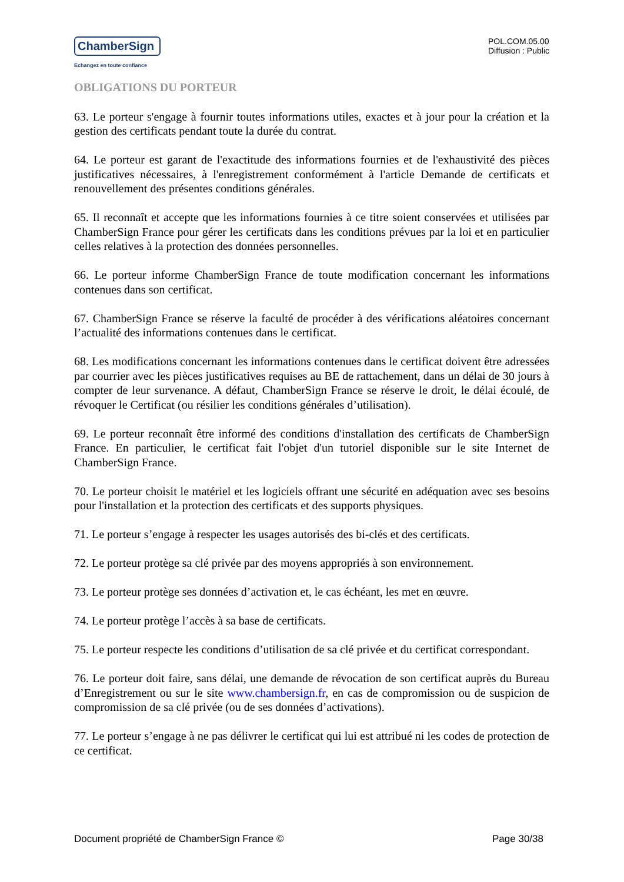ChamberSign
Echangez en toute confiance
POL.COM.05.00
Diffusion : Public
OBLIGATIONS DU PORTEUR
63. Le porteur s'engage à fournir toutes informations utiles, exactes et à jour pour la création et la gestion des certificats pendant toute la durée du contrat.
64. Le porteur est garant de l'exactitude des informations fournies et de l'exhaustivité des pièces justificatives nécessaires, à l'enregistrement conformément à l'article Demande de certificats et renouvellement des présentes conditions générales.
65. Il reconnaît et accepte que les informations fournies à ce titre soient conservées et utilisées par ChamberSign France pour gérer les certificats dans les conditions prévues par la loi et en particulier celles relatives à la protection des données personnelles.
66. Le porteur informe ChamberSign France de toute modification concernant les informations contenues dans son certificat.
67. ChamberSign France se réserve la faculté de procéder à des vérifications aléatoires concernant l’actualité des informations contenues dans le certificat.
68. Les modifications concernant les informations contenues dans le certificat doivent être adressées par courrier avec les pièces justificatives requises au BE de rattachement, dans un délai de 30 jours à compter de leur survenance. A défaut, ChamberSign France se réserve le droit, le délai écoulé, de révoquer le Certificat (ou résilier les conditions générales d’utilisation).
69. Le porteur reconnaît être informé des conditions d'installation des certificats de ChamberSign France. En particulier, le certificat fait l'objet d'un tutoriel disponible sur le site Internet de ChamberSign France.
70. Le porteur choisit le matériel et les logiciels offrant une sécurité en adéquation avec ses besoins pour l'installation et la protection des certificats et des supports physiques.
71. Le porteur s’engage à respecter les usages autorisés des bi-clés et des certificats.
72. Le porteur protège sa clé privée par des moyens appropriés à son environnement.
73. Le porteur protège ses données d’activation et, le cas échéant, les met en œuvre.
74. Le porteur protège l’accès à sa base de certificats.
75. Le porteur respecte les conditions d’utilisation de sa clé privée et du certificat correspondant.
76. Le porteur doit faire, sans délai, une demande de révocation de son certificat auprès du Bureau d’Enregistrement ou sur le site www.chambersign.fr, en cas de compromission ou de suspicion de compromission de sa clé privée (ou de ses données d’activations).
77. Le porteur s’engage à ne pas délivrer le certificat qui lui est attribué ni les codes de protection de ce certificat.
Document propriété de ChamberSign France © Page 30/38